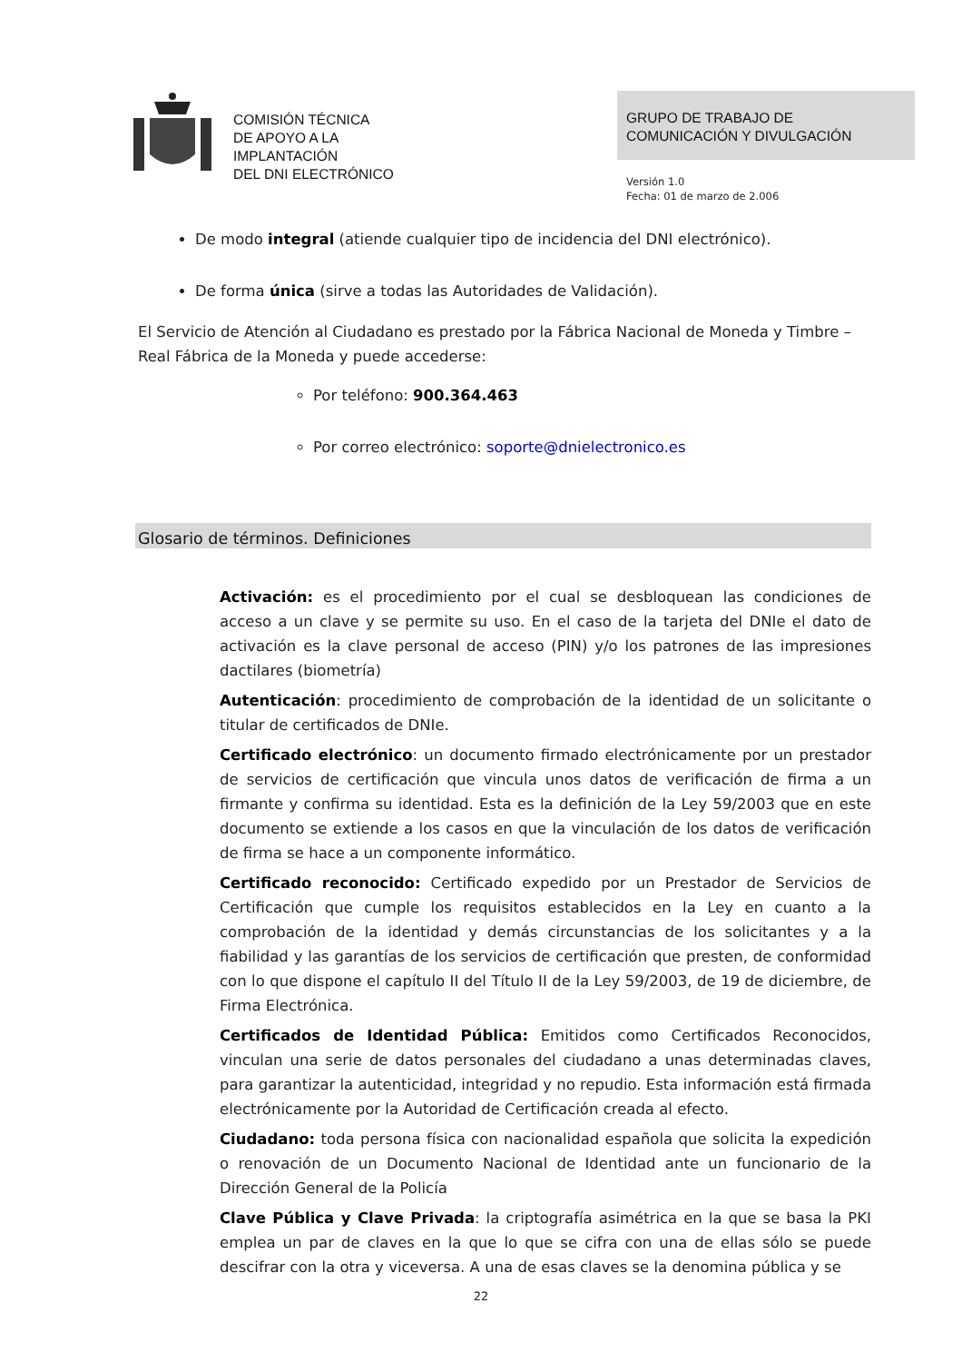COMISIÓN TÉCNICA
DE APOYO A LA
IMPLANTACIÓN
DEL DNI ELECTRÓNICO
GRUPO DE TRABAJO DE
COMUNICACIÓN Y DIVULGACIÓN
Versión 1.0
Fecha: 01 de marzo de 2.006
De modo integral (atiende cualquier tipo de incidencia del DNI electrónico).
De forma única (sirve a todas las Autoridades de Validación).
El Servicio de Atención al Ciudadano es prestado por la Fábrica Nacional de Moneda y Timbre – Real Fábrica de la Moneda y puede accederse:
Por teléfono: 900.364.463
Por correo electrónico: soporte@dnielectronico.es
Glosario de términos. Definiciones
Activación: es el procedimiento por el cual se desbloquean las condiciones de acceso a un clave y se permite su uso. En el caso de la tarjeta del DNIe el dato de activación es la clave personal de acceso (PIN) y/o los patrones de las impresiones dactilares (biometría)
Autenticación: procedimiento de comprobación de la identidad de un solicitante o titular de certificados de DNIe.
Certificado electrónico: un documento firmado electrónicamente por un prestador de servicios de certificación que vincula unos datos de verificación de firma a un firmante y confirma su identidad. Esta es la definición de la Ley 59/2003 que en este documento se extiende a los casos en que la vinculación de los datos de verificación de firma se hace a un componente informático.
Certificado reconocido: Certificado expedido por un Prestador de Servicios de Certificación que cumple los requisitos establecidos en la Ley en cuanto a la comprobación de la identidad y demás circunstancias de los solicitantes y a la fiabilidad y las garantías de los servicios de certificación que presten, de conformidad con lo que dispone el capítulo II del Título II de la Ley 59/2003, de 19 de diciembre, de Firma Electrónica.
Certificados de Identidad Pública: Emitidos como Certificados Reconocidos, vinculan una serie de datos personales del ciudadano a unas determinadas claves, para garantizar la autenticidad, integridad y no repudio. Esta información está firmada electrónicamente por la Autoridad de Certificación creada al efecto.
Ciudadano: toda persona física con nacionalidad española que solicita la expedición o renovación de un Documento Nacional de Identidad ante un funcionario de la Dirección General de la Policía
Clave Pública y Clave Privada: la criptografía asimétrica en la que se basa la PKI emplea un par de claves en la que lo que se cifra con una de ellas sólo se puede descifrar con la otra y viceversa. A una de esas claves se la denomina pública y se
22